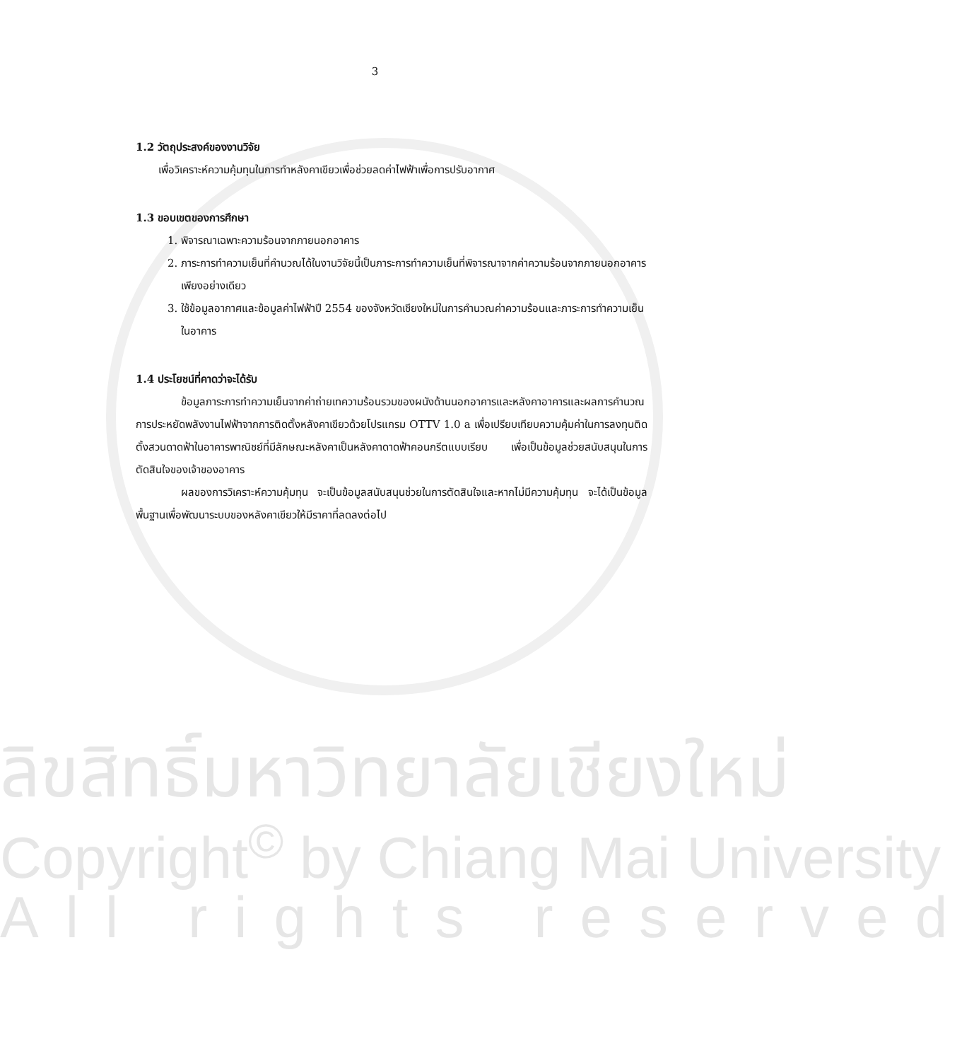3
1.2 วัตถุประสงค์ของงานวิจัย
เพื่อวิเคราะห์ความคุ้มทุนในการทำหลังคาเขียวเพื่อช่วยลดค่าไฟฟ้าเพื่อการปรับอากาศ
1.3 ขอบเขตของการศึกษา
1. พิจารณาเฉพาะความร้อนจากภายนอกอาคาร
2. ภาระการทำความเย็นที่คำนวณได้ในงานวิจัยนี้เป็นภาระการทำความเย็นที่พิจารณาจากค่าความร้อนจากภายนอกอาคารเพียงอย่างเดียว
3. ใช้ข้อมูลอากาศและข้อมูลค่าไฟฟ้าปี 2554 ของจังหวัดเชียงใหม่ในการคำนวณค่าความร้อนและภาระการทำความเย็นในอาคาร
1.4 ประโยชน์ที่คาดว่าจะได้รับ
ข้อมูลภาระการทำความเย็นจากค่าถ่ายเทความร้อนรวมของผนังด้านนอกอาคารและหลังคาอาคารและผลการคำนวณการประหยัดพลังงานไฟฟ้าจากการติดตั้งหลังคาเขียวด้วยโปรแกรม OTTV 1.0 a เพื่อเปรียบเทียบความคุ้มค่าในการลงทุนติดตั้งสวนดาดฟ้าในอาคารพาณิชย์ที่มีลักษณะหลังคาเป็นหลังคาดาดฟ้าคอนกรีตแบบเรียบ เพื่อเป็นข้อมูลช่วยสนับสนุนในการตัดสินใจของเจ้าของอาคาร
ผลของการวิเคราะห์ความคุ้มทุน จะเป็นข้อมูลสนับสนุนช่วยในการตัดสินใจและหากไม่มีความคุ้มทุน จะได้เป็นข้อมูลพื้นฐานเพื่อพัฒนาระบบของหลังคาเขียวให้มีราคาที่ลดลงต่อไป
ลิขสิทธิ์มหาวิทยาลัยเชียงใหม่
Copyright<sup>©</sup> by Chiang Mai University
All rights reserved